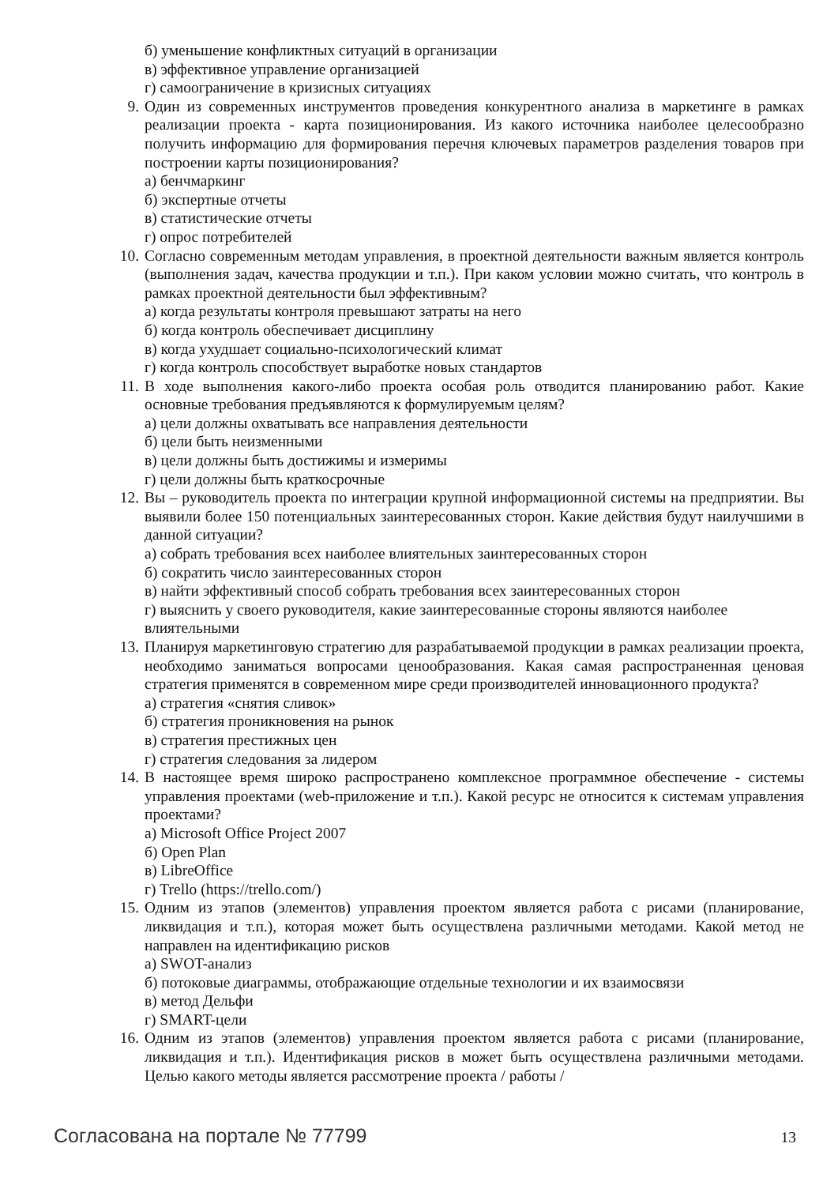б) уменьшение конфликтных ситуаций в организации
в) эффективное управление организацией
г) самоограничение в кризисных ситуациях
9. Один из современных инструментов проведения конкурентного анализа в маркетинге в рамках реализации проекта - карта позиционирования. Из какого источника наиболее целесообразно получить информацию для формирования перечня ключевых параметров разделения товаров при построении карты позиционирования?
а) бенчмаркинг
б) экспертные отчеты
в) статистические отчеты
г) опрос потребителей
10. Согласно современным методам управления, в проектной деятельности важным является контроль (выполнения задач, качества продукции и т.п.). При каком условии можно считать, что контроль в рамках проектной деятельности был эффективным?
а) когда результаты контроля превышают затраты на него
б) когда контроль обеспечивает дисциплину
в) когда ухудшает социально-психологический климат
г) когда контроль способствует выработке новых стандартов
11. В ходе выполнения какого-либо проекта особая роль отводится планированию работ. Какие основные требования предъявляются к формулируемым целям?
а) цели должны охватывать все направления деятельности
б) цели быть неизменными
в) цели должны быть достижимы и измеримы
г) цели должны быть краткосрочные
12. Вы – руководитель проекта по интеграции крупной информационной системы на предприятии. Вы выявили более 150 потенциальных заинтересованных сторон. Какие действия будут наилучшими в данной ситуации?
а) собрать требования всех наиболее влиятельных заинтересованных сторон
б) сократить число заинтересованных сторон
в) найти эффективный способ собрать требования всех заинтересованных сторон
г) выяснить у своего руководителя, какие заинтересованные стороны являются наиболее влиятельными
13. Планируя маркетинговую стратегию для разрабатываемой продукции в рамках реализации проекта, необходимо заниматься вопросами ценообразования. Какая самая распространенная ценовая стратегия применятся в современном мире среди производителей инновационного продукта?
а) стратегия «снятия сливок»
б) стратегия проникновения на рынок
в) стратегия престижных цен
г) стратегия следования за лидером
14. В настоящее время широко распространено комплексное программное обеспечение - системы управления проектами (web-приложение и т.п.). Какой ресурс не относится к системам управления проектами?
а) Microsoft Office Project 2007
б) Open Plan
в) LibreOffice
г) Trello (https://trello.com/)
15. Одним из этапов (элементов) управления проектом является работа с рисами (планирование, ликвидация и т.п.), которая может быть осуществлена различными методами. Какой метод не направлен на идентификацию рисков
а) SWOT-анализ
б) потоковые диаграммы, отображающие отдельные технологии и их взаимосвязи
в) метод Дельфи
г) SMART-цели
16. Одним из этапов (элементов) управления проектом является работа с рисами (планирование, ликвидация и т.п.). Идентификация рисков в может быть осуществлена различными методами. Целью какого методы является рассмотрение проекта / работы /
Согласована на портале № 77799 13